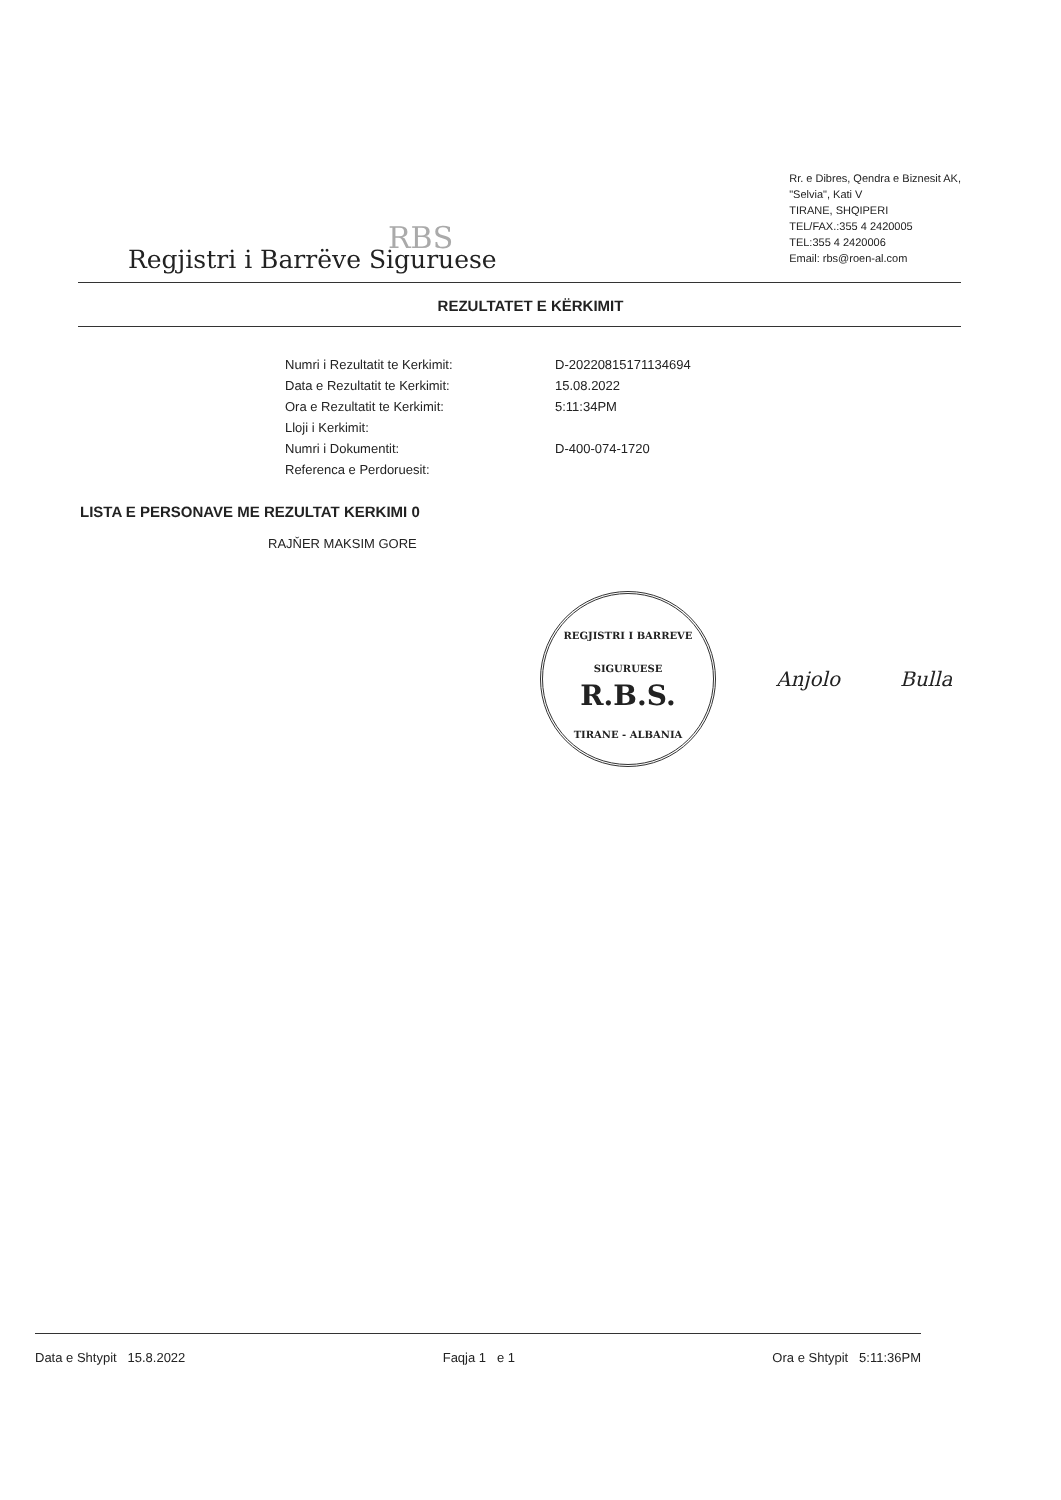RBS
Regjistri i Barrëve Siguruese
Rr. e Dibres, Qendra e Biznesit AK,
"Selvia", Kati V
TIRANE, SHQIPERI
TEL/FAX.:355 4 2420005
TEL:355 4 2420006
Email: rbs@roen-al.com
REZULTATET E KËRKIMIT
Numri i Rezultatit te Kerkimit:
D-20220815171134694
Data e Rezultatit te Kerkimit:
15.08.2022
Ora e Rezultatit te Kerkimit:
5:11:34PM
Lloji i Kerkimit:
Numri i Dokumentit:
D-400-074-1720
Referenca e Perdoruesit:
LISTA E PERSONAVE ME REZULTAT KERKIMI 0
RAJŇER MAKSIM GORE
REGJISTRI I BARREVE SIGURUESE
R.B.S.
TIRANE - ALBANIA
Anjolo Bulla
Data e Shtypit 15.8.2022 Faqja 1 e 1 Ora e Shtypit 5:11:36PM